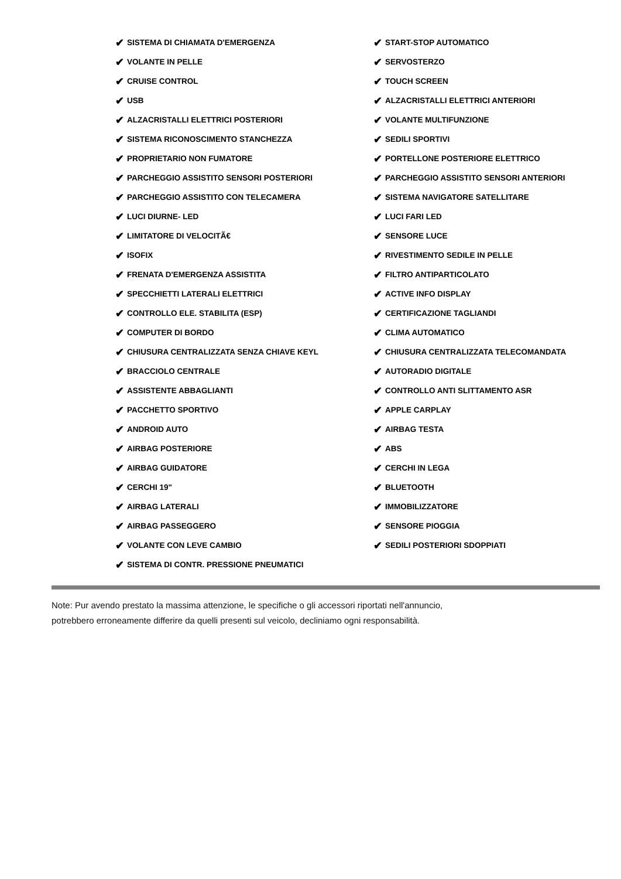✔ SISTEMA DI CHIAMATA D'EMERGENZA
✔ START-STOP AUTOMATICO
✔ VOLANTE IN PELLE
✔ SERVOSTERZO
✔ CRUISE CONTROL
✔ TOUCH SCREEN
✔ USB
✔ ALZACRISTALLI ELETTRICI ANTERIORI
✔ ALZACRISTALLI ELETTRICI POSTERIORI
✔ VOLANTE MULTIFUNZIONE
✔ SISTEMA RICONOSCIMENTO STANCHEZZA
✔ SEDILI SPORTIVI
✔ PROPRIETARIO NON FUMATORE
✔ PORTELLONE POSTERIORE ELETTRICO
✔ PARCHEGGIO ASSISTITO SENSORI POSTERIORI
✔ PARCHEGGIO ASSISTITO SENSORI ANTERIORI
✔ PARCHEGGIO ASSISTITO CON TELECAMERA
✔ SISTEMA NAVIGATORE SATELLITARE
✔ LUCI DIURNE- LED
✔ LUCI FARI LED
✔ LIMITATORE DI VELOCITÃ€
✔ SENSORE LUCE
✔ ISOFIX
✔ RIVESTIMENTO SEDILE IN PELLE
✔ FRENATA D'EMERGENZA ASSISTITA
✔ FILTRO ANTIPARTICOLATO
✔ SPECCHIETTI LATERALI ELETTRICI
✔ ACTIVE INFO DISPLAY
✔ CONTROLLO ELE. STABILITA (ESP)
✔ CERTIFICAZIONE TAGLIANDI
✔ COMPUTER DI BORDO
✔ CLIMA AUTOMATICO
✔ CHIUSURA CENTRALIZZATA SENZA CHIAVE KEYL
✔ CHIUSURA CENTRALIZZATA TELECOMANDATA
✔ BRACCIOLO CENTRALE
✔ AUTORADIO DIGITALE
✔ ASSISTENTE ABBAGLIANTI
✔ CONTROLLO ANTI SLITTAMENTO ASR
✔ PACCHETTO SPORTIVO
✔ APPLE CARPLAY
✔ ANDROID AUTO
✔ AIRBAG TESTA
✔ AIRBAG POSTERIORE
✔ ABS
✔ AIRBAG GUIDATORE
✔ CERCHI IN LEGA
✔ CERCHI 19"
✔ BLUETOOTH
✔ AIRBAG LATERALI
✔ IMMOBILIZZATORE
✔ AIRBAG PASSEGGERO
✔ SENSORE PIOGGIA
✔ VOLANTE CON LEVE CAMBIO
✔ SEDILI POSTERIORI SDOPPIATI
✔ SISTEMA DI CONTR. PRESSIONE PNEUMATICI
Note: Pur avendo prestato la massima attenzione, le specifiche o gli accessori riportati nell'annuncio,
potrebbero erroneamente differire da quelli presenti sul veicolo, decliniamo ogni responsabilità.